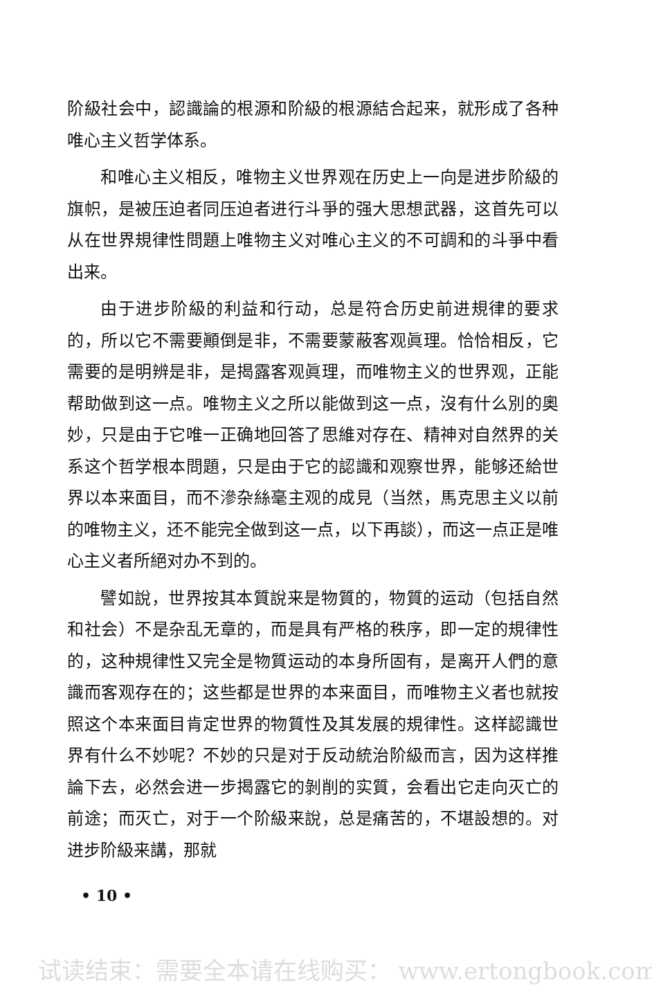阶級社会中，認識論的根源和阶級的根源結合起来，就形成了各种唯心主义哲学体系。
和唯心主义相反，唯物主义世界观在历史上一向是进步阶級的旗帜，是被压迫者同压迫者进行斗爭的强大思想武器，这首先可以从在世界規律性問題上唯物主义对唯心主义的不可調和的斗爭中看出来。
由于进步阶級的利益和行动，总是符合历史前进規律的要求的，所以它不需要顚倒是非，不需要蒙蔽客观眞理。恰恰相反，它需要的是明辨是非，是揭露客观眞理，而唯物主义的世界观，正能帮助做到这一点。唯物主义之所以能做到这一点，沒有什么別的奧妙，只是由于它唯一正确地回答了思維对存在、精神对自然界的关系这个哲学根本問題，只是由于它的認識和观察世界，能够还給世界以本来面目，而不滲杂絲毫主观的成見（当然，馬克思主义以前的唯物主义，还不能完全做到这一点，以下再談），而这一点正是唯心主义者所絕对办不到的。
譬如說，世界按其本質說来是物質的，物質的运动（包括自然和社会）不是杂乱无章的，而是具有严格的秩序，即一定的規律性的，这种規律性又完全是物質运动的本身所固有，是离开人們的意識而客观存在的；这些都是世界的本来面目，而唯物主义者也就按照这个本来面目肯定世界的物質性及其发展的規律性。这样認識世界有什么不妙呢？不妙的只是对于反动統治阶級而言，因为这样推論下去，必然会进一步揭露它的剝削的实質，会看出它走向灭亡的前途；而灭亡，对于一个阶級来說，总是痛苦的，不堪設想的。对进步阶級来講，那就
• 10 •
试读结束：需要全本请在线购买： www.ertongbook.com